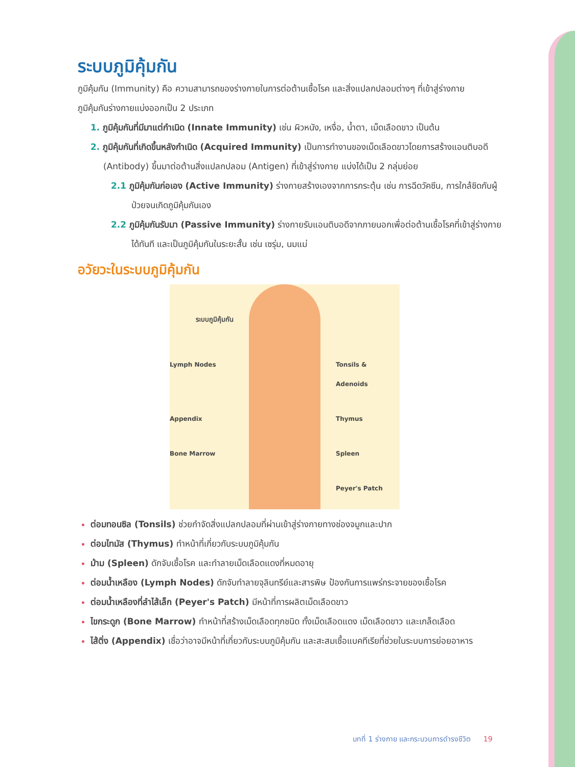ระบบภูมิคุ้มกัน
ภูมิคุ้มกัน (Immunity) คือ ความสามารถของร่างกายในการต่อต้านเชื้อโรค และสิ่งแปลกปลอมต่างๆ ที่เข้าสู่ร่างกาย
ภูมิคุ้มกันร่างกายแบ่งออกเป็น 2 ประเภท
1. ภูมิคุ้มกันที่มีมาแต่กำเนิด (Innate Immunity) เช่น ผิวหนัง, เหงื่อ, น้ำตา, เม็ดเลือดขาว เป็นต้น
2. ภูมิคุ้มกันที่เกิดขึ้นหลังกำเนิด (Acquired Immunity) เป็นการทำงานของเม็ดเลือดขาวโดยการสร้างแอนติบอดี (Antibody) ขึ้นมาต่อต้านสิ่งแปลกปลอม (Antigen) ที่เข้าสู่ร่างกาย แบ่งได้เป็น 2 กลุ่มย่อย
2.1 ภูมิคุ้มกันก่อเอง (Active Immunity) ร่างกายสร้างเองจากการกระตุ้น เช่น การฉีดวัคซีน, การใกล้ชิดกับผู้ป่วยจนเกิดภูมิคุ้มกันเอง
2.2 ภูมิคุ้มกันรับมา (Passive Immunity) ร่างกายรับแอนติบอดีจากภายนอกเพื่อต่อต้านเชื้อโรคที่เข้าสู่ร่างกายได้ทันที และเป็นภูมิคุ้มกันในระยะสั้น เช่น เซรุ่ม, นมแม่
อวัยวะในระบบภูมิคุ้มกัน
ระบบภูมิคุ้มกัน
Lymph Nodes Tonsils & Adenoids Appendix Thymus Bone Marrow Spleen Peyer's Patch
ต่อมทอนซิล (Tonsils) ช่วยกำจัดสิ่งแปลกปลอมที่ผ่านเข้าสู่ร่างกายทางช่องจมูกและปาก
ต่อมไทมัส (Thymus) ทำหน้าที่เกี่ยวกับระบบภูมิคุ้มกัน
ม้าม (Spleen) ดักจับเชื้อโรค และทำลายเม็ดเลือดแดงที่หมดอายุ
ต่อมน้ำเหลือง (Lymph Nodes) ดักจับทำลายจุลินทรีย์และสารพิษ ป้องกันการแพร่กระจายของเชื้อโรค
ต่อมน้ำเหลืองที่ลำไส้เล็ก (Peyer's Patch) มีหน้าที่การผลิตเม็ดเลือดขาว
ไขกระดูก (Bone Marrow) ทำหน้าที่สร้างเม็ดเลือดทุกชนิด ทั้งเม็ดเลือดแดง เม็ดเลือดขาว และเกล็ดเลือด
ไส้ติ่ง (Appendix) เชื่อว่าอาจมีหน้าที่เกี่ยวกับระบบภูมิคุ้มกัน และสะสมเชื้อแบคทีเรียที่ช่วยในระบบการย่อยอาหาร
บทที่ 1 ร่างกาย และกระบวนการดำรงชีวิต 19